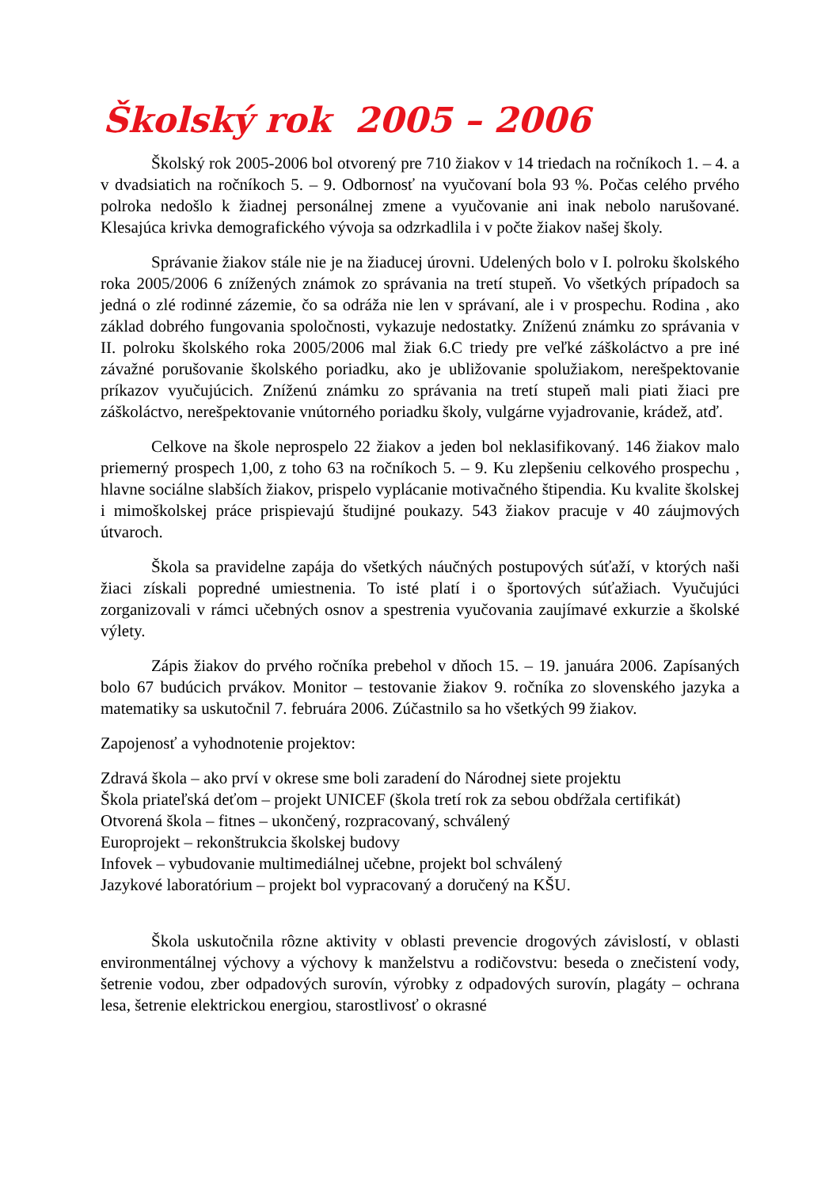Školský rok 2005 – 2006
Školský rok 2005-2006 bol otvorený pre 710 žiakov v 14 triedach na ročníkoch 1. – 4. a v dvadsiatich na ročníkoch 5. – 9. Odbornosť na vyučovaní bola 93 %. Počas celého prvého polroka nedošlo k žiadnej personálnej zmene a vyučovanie ani inak nebolo narušované. Klesajúca krivka demografického vývoja sa odzrkadlila i v počte žiakov našej školy.
Správanie žiakov stále nie je na žiaducej úrovni. Udelených bolo v I. polroku školského roka 2005/2006 6 znížených známok zo správania na tretí stupeň. Vo všetkých prípadoch sa jedná o zlé rodinné zázemie, čo sa odráža nie len v správaní, ale i v prospechu. Rodina , ako základ dobrého fungovania spoločnosti, vykazuje nedostatky. Zníženú známku zo správania v II. polroku školského roka 2005/2006 mal žiak 6.C triedy pre veľké záškoláctvo a pre iné závažné porušovanie školského poriadku, ako je ubližovanie spolužiakom, nerešpektovanie príkazov vyučujúcich. Zníženú známku zo správania na tretí stupeň mali piati žiaci pre záškoláctvo, nerešpektovanie vnútorného poriadku školy, vulgárne vyjadrovanie, krádež, atď.
Celkove na škole neprospelo 22 žiakov a jeden bol neklasifikovaný. 146 žiakov malo priemerný prospech 1,00, z toho 63 na ročníkoch 5. – 9. Ku zlepšeniu celkového prospechu , hlavne sociálne slabších žiakov, prispelo vyplácanie motivačného štipendia. Ku kvalite školskej i mimoškolskej práce prispievajú študijné poukazy. 543 žiakov pracuje v 40 záujmových útvaroch.
Škola sa pravidelne zapája do všetkých náučných postupových súťaží, v ktorých naši žiaci získali popredné umiestnenia. To isté platí i o športových súťažiach. Vyučujúci zorganizovali v rámci učebných osnov a spestrenia vyučovania zaujímavé exkurzie a školské výlety.
Zápis žiakov do prvého ročníka prebehol v dňoch 15. – 19. januára 2006. Zapísaných bolo 67 budúcich prvákov. Monitor – testovanie žiakov 9. ročníka zo slovenského jazyka a matematiky sa uskutočnil 7. februára 2006. Zúčastnilo sa ho všetkých 99 žiakov.
Zapojenosť a vyhodnotenie projektov:
Zdravá škola – ako prví v okrese sme boli zaradení do Národnej siete projektu
Škola priateľská deťom – projekt UNICEF (škola tretí rok za sebou obdŕžala certifikát)
Otvorená škola – fitnes – ukončený, rozpracovaný, schválený
Europrojekt – rekonštrukcia školskej budovy
Infovek – vybudovanie multimediálnej učebne, projekt bol schválený
Jazykové laboratórium – projekt bol vypracovaný a doručený na KŠU.
Škola uskutočnila rôzne aktivity v oblasti prevencie drogových závislostí, v oblasti environmentálnej výchovy a výchovy k manželstvu a rodičovstvu: beseda o znečistení vody, šetrenie vodou, zber odpadových surovín, výrobky z odpadových surovín, plagáty – ochrana lesa, šetrenie elektrickou energiou, starostlivosť o okrasné